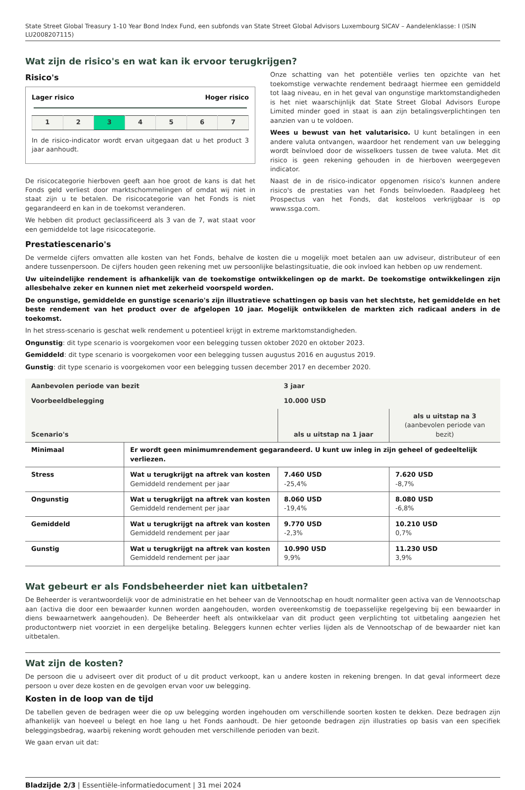State Street Global Treasury 1-10 Year Bond Index Fund, een subfonds van State Street Global Advisors Luxembourg SICAV – Aandelenklasse: I (ISIN LU2008207115)
Wat zijn de risico's en wat kan ik ervoor terugkrijgen?
Risico's
Lager risico Hoger risico
| 1 | 2 | 3 | 4 | 5 | 6 | 7 |
In de risico-indicator wordt ervan uitgegaan dat u het product 3 jaar aanhoudt.
De risicocategorie hierboven geeft aan hoe groot de kans is dat het Fonds geld verliest door marktschommelingen of omdat wij niet in staat zijn u te betalen. De risicocategorie van het Fonds is niet gegarandeerd en kan in de toekomst veranderen.
We hebben dit product geclassificeerd als 3 van de 7, wat staat voor een gemiddelde tot lage risicocategorie.
Onze schatting van het potentiële verlies ten opzichte van het toekomstige verwachte rendement bedraagt hiermee een gemiddeld tot laag niveau, en in het geval van ongunstige marktomstandigheden is het niet waarschijnlijk dat State Street Global Advisors Europe Limited minder goed in staat is aan zijn betalingsverplichtingen ten aanzien van u te voldoen.
Wees u bewust van het valutarisico. U kunt betalingen in een andere valuta ontvangen, waardoor het rendement van uw belegging wordt beïnvloed door de wisselkoers tussen de twee valuta. Met dit risico is geen rekening gehouden in de hierboven weergegeven indicator.
Naast de in de risico-indicator opgenomen risico's kunnen andere risico's de prestaties van het Fonds beïnvloeden. Raadpleeg het Prospectus van het Fonds, dat kosteloos verkrijgbaar is op www.ssga.com.
Prestatiescenario's
De vermelde cijfers omvatten alle kosten van het Fonds, behalve de kosten die u mogelijk moet betalen aan uw adviseur, distributeur of een andere tussenpersoon. De cijfers houden geen rekening met uw persoonlijke belastingsituatie, die ook invloed kan hebben op uw rendement.
Uw uiteindelijke rendement is afhankelijk van de toekomstige ontwikkelingen op de markt. De toekomstige ontwikkelingen zijn allesbehalve zeker en kunnen niet met zekerheid voorspeld worden.
De ongunstige, gemiddelde en gunstige scenario's zijn illustratieve schattingen op basis van het slechtste, het gemiddelde en het beste rendement van het product over de afgelopen 10 jaar. Mogelijk ontwikkelen de markten zich radicaal anders in de toekomst.
In het stress-scenario is geschat welk rendement u potentieel krijgt in extreme marktomstandigheden.
Ongunstig: dit type scenario is voorgekomen voor een belegging tussen oktober 2020 en oktober 2023.
Gemiddeld: dit type scenario is voorgekomen voor een belegging tussen augustus 2016 en augustus 2019.
Gunstig: dit type scenario is voorgekomen voor een belegging tussen december 2017 en december 2020.
| Aanbevolen periode van bezit | | 3 jaar | |
| --- | --- | --- | --- |
| Voorbeeldbelegging | | 10.000 USD | |
| Scenario's | | als u uitstap na 1 jaar | als u uitstap na 3 (aanbevolen periode van bezit) |
| Minimaal | Er wordt geen minimumrendement gegarandeerd. U kunt uw inleg in zijn geheel of gedeeltelijk verliezen. | | |
| Stress | Wat u terugkrijgt na aftrek van kosten Gemiddeld rendement per jaar | 7.460 USD -25,4% | 7.620 USD -8,7% |
| Ongunstig | Wat u terugkrijgt na aftrek van kosten Gemiddeld rendement per jaar | 8.060 USD -19,4% | 8.080 USD -6,8% |
| Gemiddeld | Wat u terugkrijgt na aftrek van kosten Gemiddeld rendement per jaar | 9.770 USD -2,3% | 10.210 USD 0,7% |
| Gunstig | Wat u terugkrijgt na aftrek van kosten Gemiddeld rendement per jaar | 10.990 USD 9,9% | 11.230 USD 3,9% |
Wat gebeurt er als Fondsbeheerder niet kan uitbetalen?
De Beheerder is verantwoordelijk voor de administratie en het beheer van de Vennootschap en houdt normaliter geen activa van de Vennootschap aan (activa die door een bewaarder kunnen worden aangehouden, worden overeenkomstig de toepasselijke regelgeving bij een bewaarder in diens bewaarnetwerk aangehouden). De Beheerder heeft als ontwikkelaar van dit product geen verplichting tot uitbetaling aangezien het productontwerp niet voorziet in een dergelijke betaling. Beleggers kunnen echter verlies lijden als de Vennootschap of de bewaarder niet kan uitbetalen.
Wat zijn de kosten?
De persoon die u adviseert over dit product of u dit product verkoopt, kan u andere kosten in rekening brengen. In dat geval informeert deze persoon u over deze kosten en de gevolgen ervan voor uw belegging.
Kosten in de loop van de tijd
De tabellen geven de bedragen weer die op uw belegging worden ingehouden om verschillende soorten kosten te dekken. Deze bedragen zijn afhankelijk van hoeveel u belegt en hoe lang u het Fonds aanhoudt. De hier getoonde bedragen zijn illustraties op basis van een specifiek beleggingsbedrag, waarbij rekening wordt gehouden met verschillende perioden van bezit.
We gaan ervan uit dat:
Bladzijde 2/3 | Essentiële-informatiedocument | 31 mei 2024